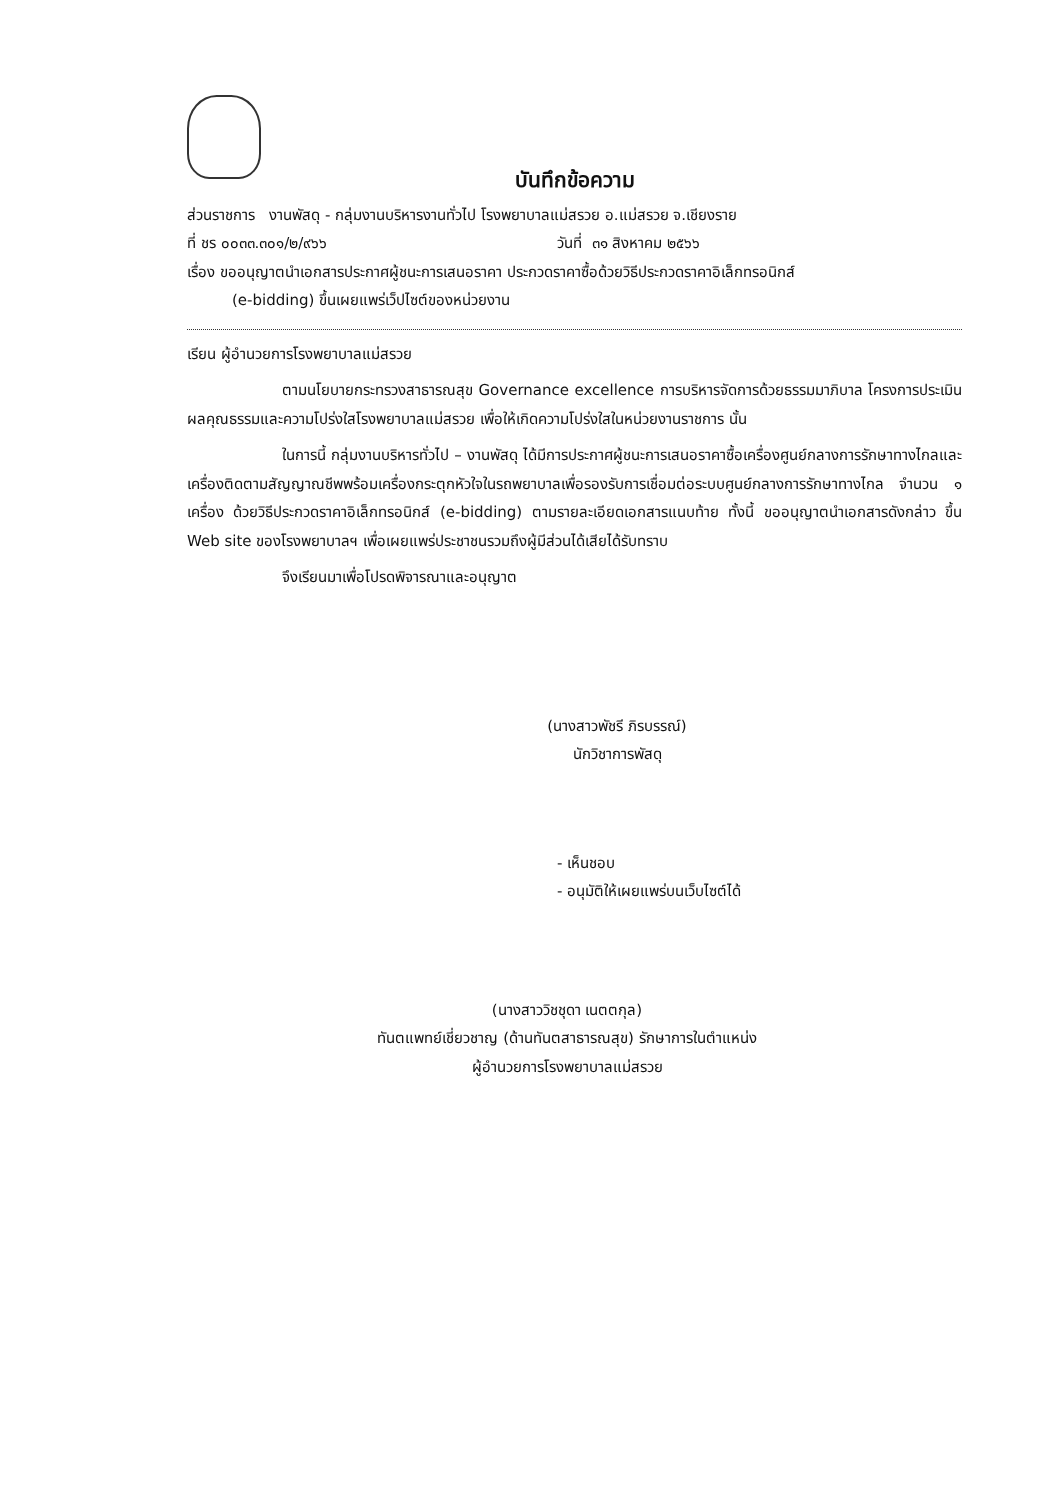บันทึกข้อความ
ส่วนราชการ งานพัสดุ - กลุ่มงานบริหารงานทั่วไป โรงพยาบาลแม่สรวย อ.แม่สรวย จ.เชียงราย
ที่ ชร ๐๐๓๓.๓๐๑/๒/๙๖๖ วันที่ ๓๑ สิงหาคม ๒๕๖๖
เรื่อง ขออนุญาตนำเอกสารประกาศผู้ชนะการเสนอราคา ประกวดราคาซื้อด้วยวิธีประกวดราคาอิเล็กทรอนิกส์
(e-bidding) ขึ้นเผยแพร่เว็ปไซต์ของหน่วยงาน
เรียน ผู้อำนวยการโรงพยาบาลแม่สรวย
ตามนโยบายกระทรวงสาธารณสุข Governance excellence การบริหารจัดการด้วยธรรมมาภิบาล โครงการประเมินผลคุณธรรมและความโปร่งใสโรงพยาบาลแม่สรวย เพื่อให้เกิดความโปร่งใสในหน่วยงานราชการ นั้น
ในการนี้ กลุ่มงานบริหารทั่วไป – งานพัสดุ ได้มีการประกาศผู้ชนะการเสนอราคาซื้อเครื่องศูนย์กลางการรักษาทางไกลและเครื่องติดตามสัญญาณชีพพร้อมเครื่องกระตุกหัวใจในรถพยาบาลเพื่อรองรับการเชื่อมต่อระบบศูนย์กลางการรักษาทางไกล จำนวน ๑ เครื่อง ด้วยวิธีประกวดราคาอิเล็กทรอนิกส์ (e-bidding) ตามรายละเอียดเอกสารแนบท้าย ทั้งนี้ ขออนุญาตนำเอกสารดังกล่าว ขึ้น Web site ของโรงพยาบาลฯ เพื่อเผยแพร่ประชาชนรวมถึงผู้มีส่วนได้เสียได้รับทราบ
จึงเรียนมาเพื่อโปรดพิจารณาและอนุญาต
(นางสาวพัชรี ภิรบรรณ์)
นักวิชาการพัสดุ
- เห็นชอบ
- อนุมัติให้เผยแพร่บนเว็บไซต์ได้
(นางสาววิชชุดา เนตตกุล)
ทันตแพทย์เชี่ยวชาญ (ด้านทันตสาธารณสุข) รักษาการในตำแหน่ง
ผู้อำนวยการโรงพยาบาลแม่สรวย